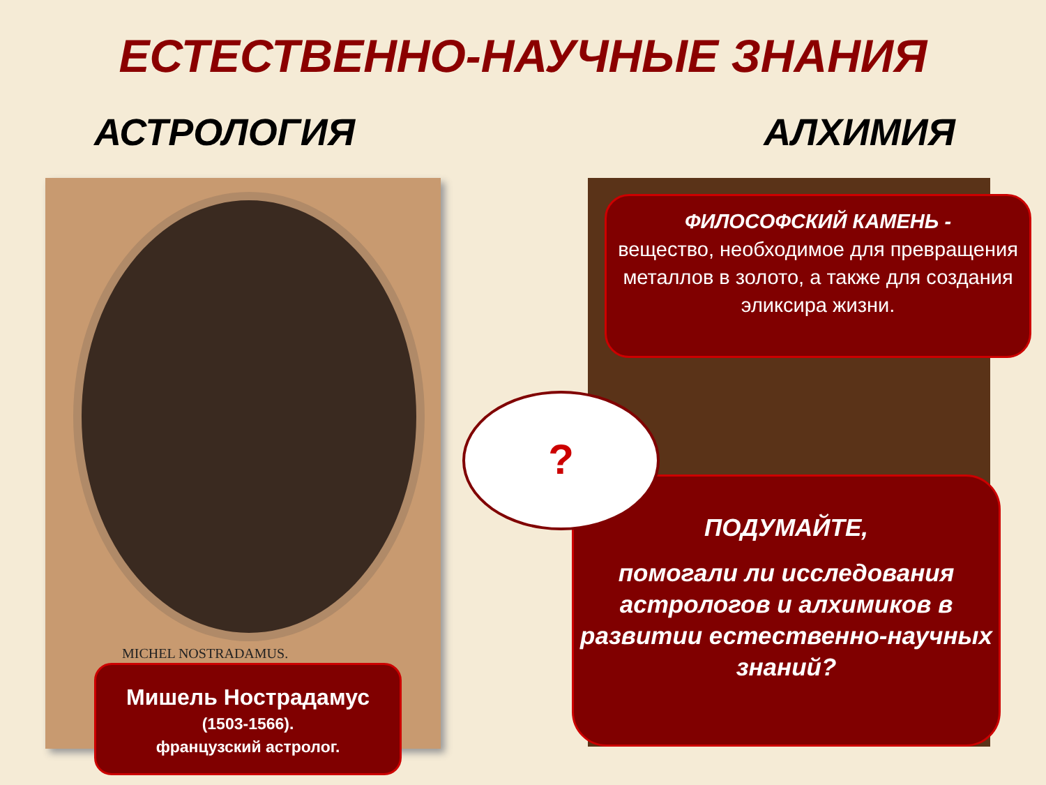ЕСТЕСТВЕННО-НАУЧНЫЕ ЗНАНИЯ
АСТРОЛОГИЯ АЛХИМИЯ
MICHEL NOSTRADAMUS.
Мишель Нострадамус
(1503-1566).
французский астролог.
ФИЛОСОФСКИЙ КАМЕНЬ -
вещество, необходимое для превращения металлов в золото, а также для создания эликсира жизни.
ПОДУМАЙТЕ,
помогали ли исследования астрологов и алхимиков в развитии естественно-научных знаний?
?